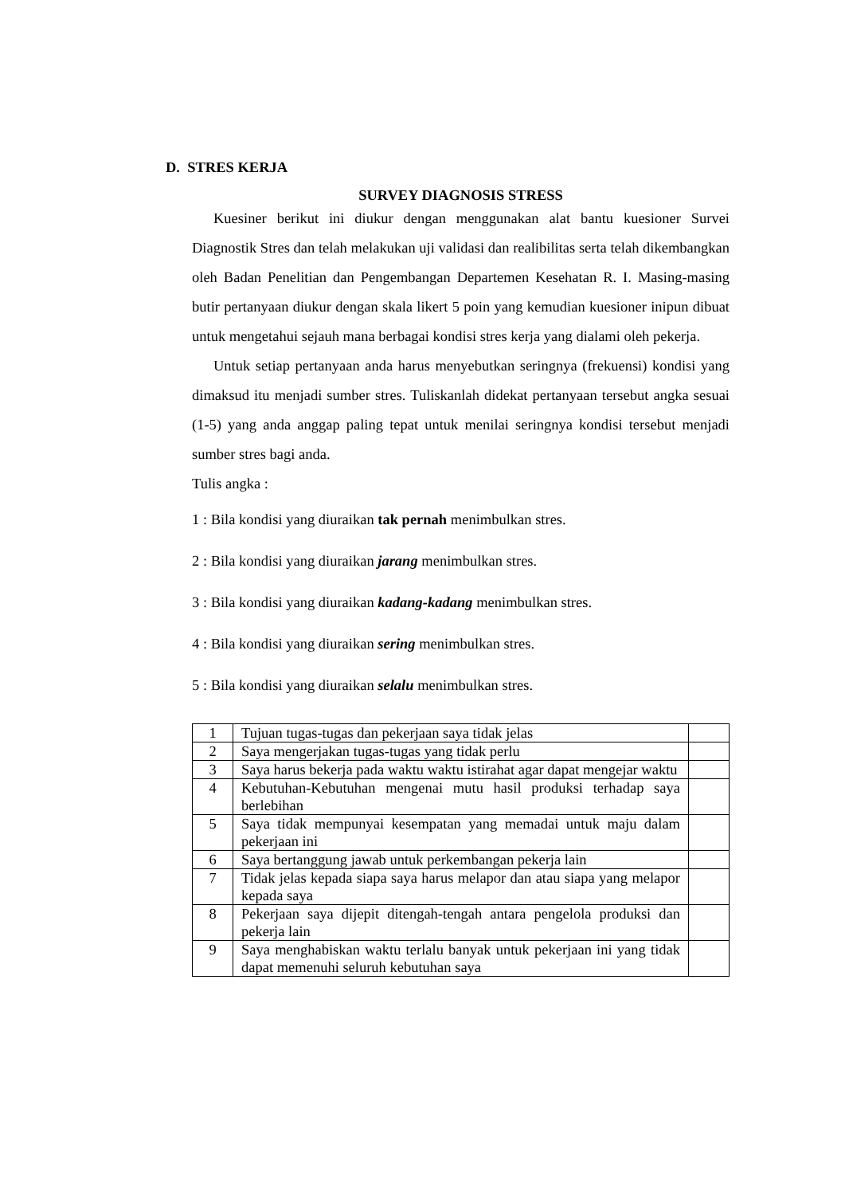D. STRES KERJA
SURVEY DIAGNOSIS STRESS
Kuesiner berikut ini diukur dengan menggunakan alat bantu kuesioner Survei Diagnostik Stres dan telah melakukan uji validasi dan realibilitas serta telah dikembangkan oleh Badan Penelitian dan Pengembangan Departemen Kesehatan R. I. Masing-masing butir pertanyaan diukur dengan skala likert 5 poin yang kemudian kuesioner inipun dibuat untuk mengetahui sejauh mana berbagai kondisi stres kerja yang dialami oleh pekerja.
Untuk setiap pertanyaan anda harus menyebutkan seringnya (frekuensi) kondisi yang dimaksud itu menjadi sumber stres. Tuliskanlah didekat pertanyaan tersebut angka sesuai (1-5) yang anda anggap paling tepat untuk menilai seringnya kondisi tersebut menjadi sumber stres bagi anda.
Tulis angka :
1 : Bila kondisi yang diuraikan tak pernah menimbulkan stres.
2 : Bila kondisi yang diuraikan jarang menimbulkan stres.
3 : Bila kondisi yang diuraikan kadang-kadang menimbulkan stres.
4 : Bila kondisi yang diuraikan sering menimbulkan stres.
5 : Bila kondisi yang diuraikan selalu menimbulkan stres.
| 1 | Tujuan tugas-tugas dan pekerjaan saya tidak jelas | |
| 2 | Saya mengerjakan tugas-tugas yang tidak perlu | |
| 3 | Saya harus bekerja pada waktu waktu istirahat agar dapat mengejar waktu | |
| 4 | Kebutuhan-Kebutuhan mengenai mutu hasil produksi terhadap saya berlebihan | |
| 5 | Saya tidak mempunyai kesempatan yang memadai untuk maju dalam pekerjaan ini | |
| 6 | Saya bertanggung jawab untuk perkembangan pekerja lain | |
| 7 | Tidak jelas kepada siapa saya harus melapor dan atau siapa yang melapor kepada saya | |
| 8 | Pekerjaan saya dijepit ditengah-tengah antara pengelola produksi dan pekerja lain | |
| 9 | Saya menghabiskan waktu terlalu banyak untuk pekerjaan ini yang tidak dapat memenuhi seluruh kebutuhan saya | |